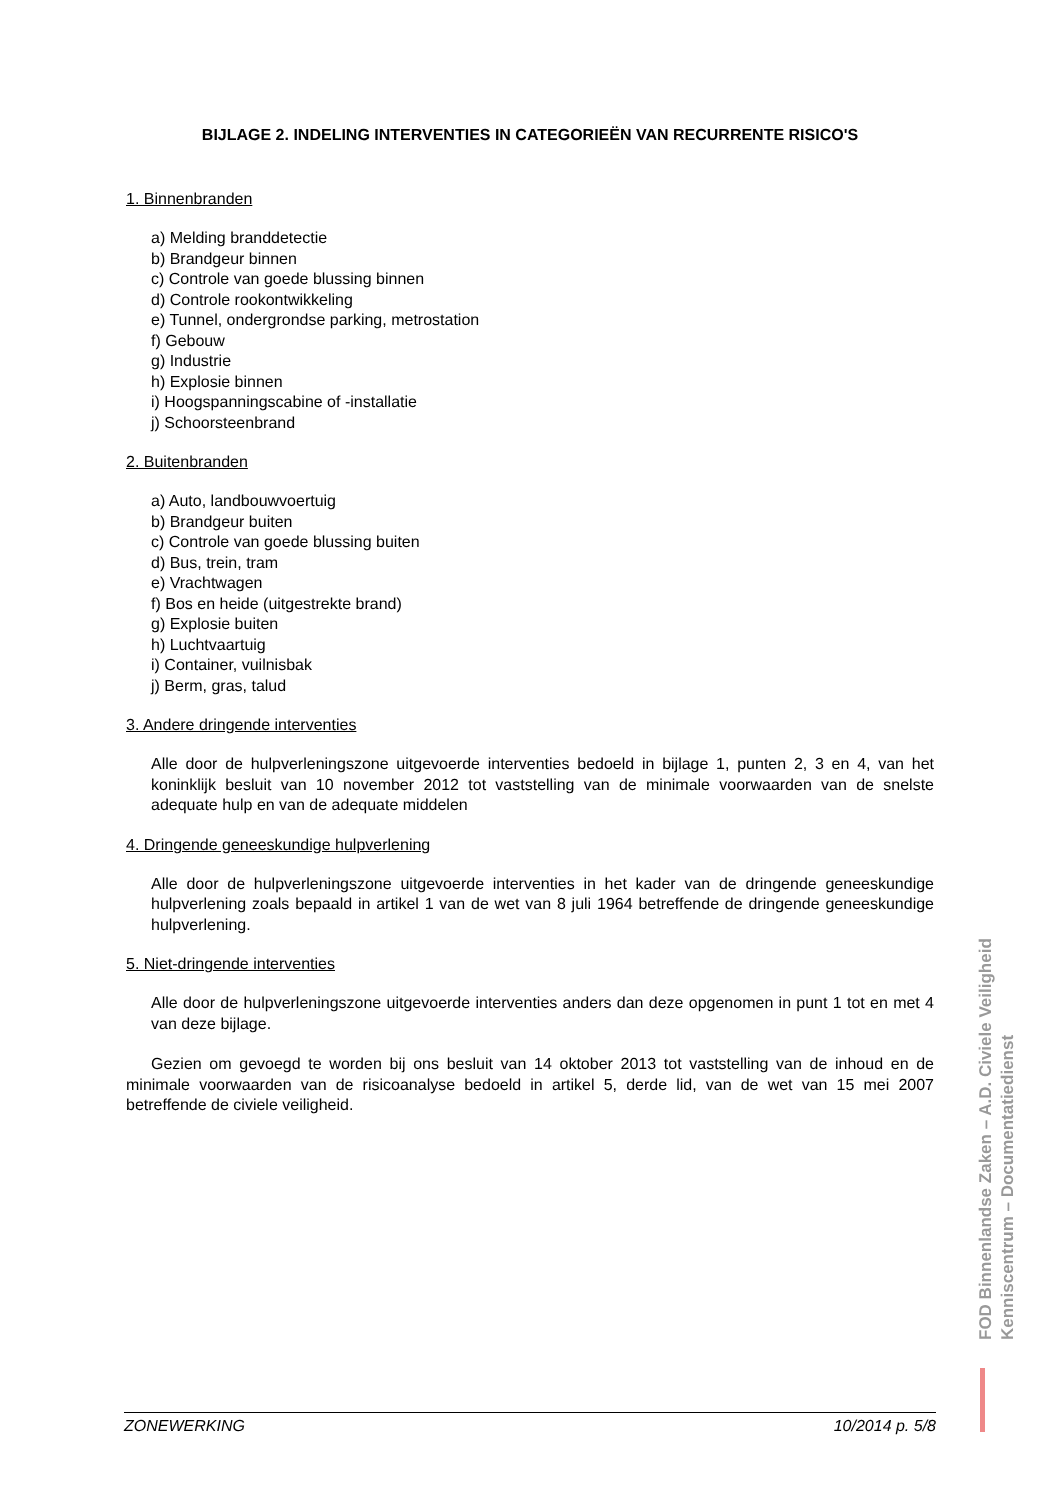BIJLAGE 2. INDELING INTERVENTIES IN CATEGORIEËN VAN RECURRENTE RISICO'S
1. Binnenbranden
a) Melding branddetectie
b) Brandgeur binnen
c) Controle van goede blussing binnen
d) Controle rookontwikkeling
e) Tunnel, ondergrondse parking, metrostation
f) Gebouw
g) Industrie
h) Explosie binnen
i) Hoogspanningscabine of -installatie
j) Schoorsteenbrand
2. Buitenbranden
a) Auto, landbouwvoertuig
b) Brandgeur buiten
c) Controle van goede blussing buiten
d) Bus, trein, tram
e) Vrachtwagen
f) Bos en heide (uitgestrekte brand)
g) Explosie buiten
h) Luchtvaartuig
i) Container, vuilnisbak
j) Berm, gras, talud
3. Andere dringende interventies
Alle door de hulpverleningszone uitgevoerde interventies bedoeld in bijlage 1, punten 2, 3 en 4, van het koninklijk besluit van 10 november 2012 tot vaststelling van de minimale voorwaarden van de snelste adequate hulp en van de adequate middelen
4. Dringende geneeskundige hulpverlening
Alle door de hulpverleningszone uitgevoerde interventies in het kader van de dringende geneeskundige hulpverlening zoals bepaald in artikel 1 van de wet van 8 juli 1964 betreffende de dringende geneeskundige hulpverlening.
5. Niet-dringende interventies
Alle door de hulpverleningszone uitgevoerde interventies anders dan deze opgenomen in punt 1 tot en met 4 van deze bijlage.
Gezien om gevoegd te worden bij ons besluit van 14 oktober 2013 tot vaststelling van de inhoud en de minimale voorwaarden van de risicoanalyse bedoeld in artikel 5, derde lid, van de wet van 15 mei 2007 betreffende de civiele veiligheid.
FOD Binnenlandse Zaken – A.D. Civiele Veiligheid
Kenniscentrum – Documentatiedienst
ZONEWERKING 10/2014 p. 5/8